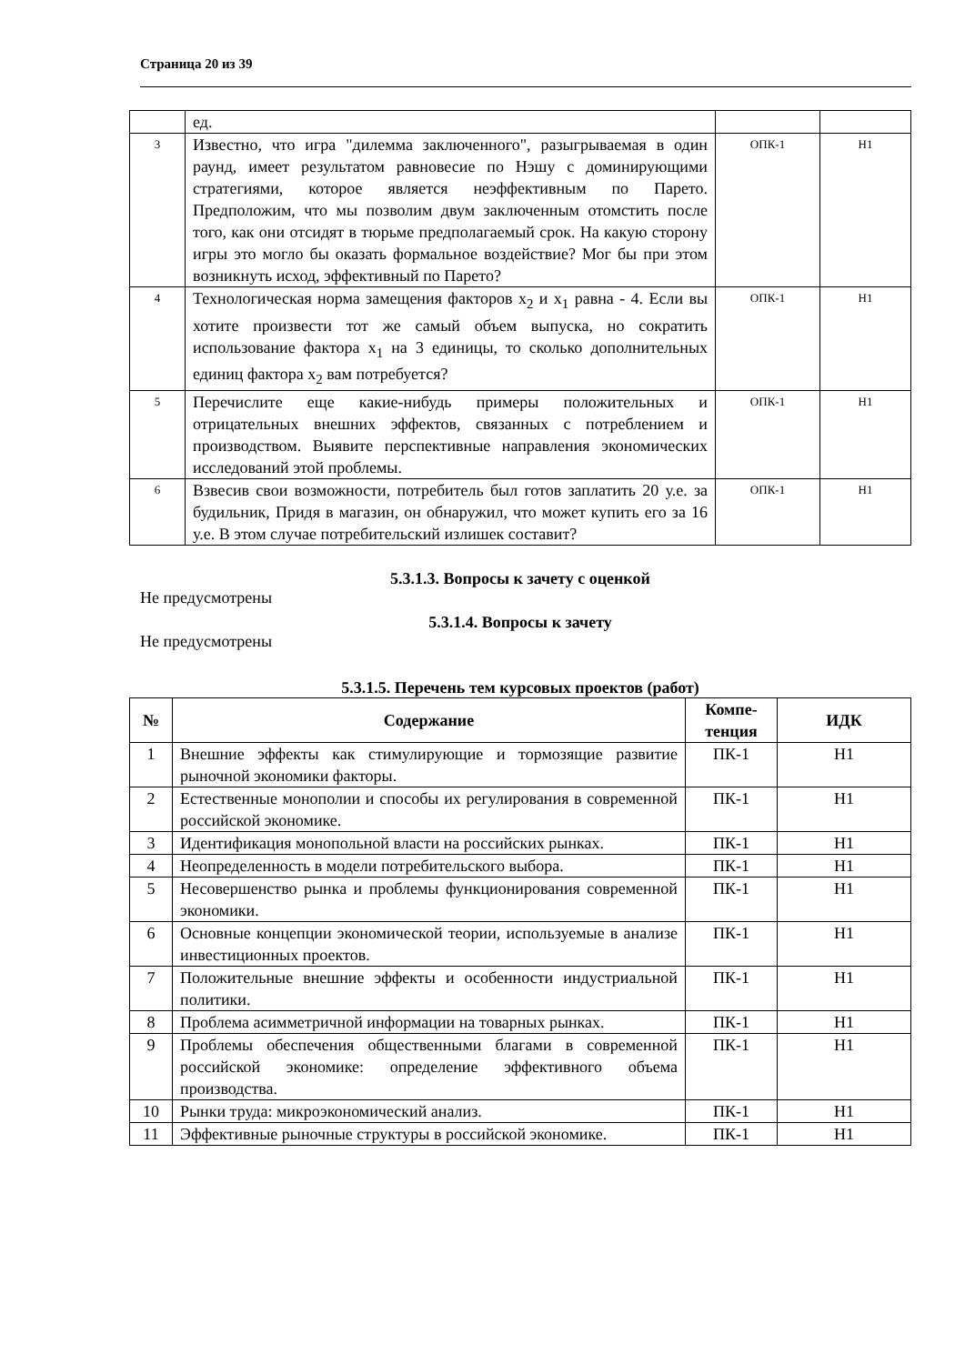Страница 20 из 39
| | ед. | | |
| 3 | Известно, что игра "дилемма заключенного", разыгрываемая в один раунд, имеет результатом равновесие по Нэшу с доминирующими стратегиями, которое является неэффективным по Парето. Предположим, что мы позволим двум заключенным отомстить после того, как они отсидят в тюрьме предполагаемый срок. На какую сторону игры это могло бы оказать формальное воздействие? Мог бы при этом возникнуть исход, эффективный по Парето? | ОПК-1 | Н1 |
| 4 | Технологическая норма замещения факторов x<sub>2</sub> и x<sub>1</sub> равна - 4. Если вы хотите произвести тот же самый объем выпуска, но сократить использование фактора x<sub>1</sub> на 3 единицы, то сколько дополнительных единиц фактора x<sub>2</sub> вам потребуется? | ОПК-1 | Н1 |
| 5 | Перечислите еще какие-нибудь примеры положительных и отрицательных внешних эффектов, связанных с потреблением и производством. Выявите перспективные направления экономических исследований этой проблемы. | ОПК-1 | Н1 |
| 6 | Взвесив свои возможности, потребитель был готов заплатить 20 у.е. за будильник, Придя в магазин, он обнаружил, что может купить его за 16 у.е. В этом случае потребительский излишек составит? | ОПК-1 | Н1 |
5.3.1.3. Вопросы к зачету с оценкой
Не предусмотрены
5.3.1.4. Вопросы к зачету
Не предусмотрены
5.3.1.5. Перечень тем курсовых проектов (работ)
| № | Содержание | Компе- тенция | ИДК |
| --- | --- | --- | --- |
| 1 | Внешние эффекты как стимулирующие и тормозящие развитие рыночной экономики факторы. | ПК-1 | Н1 |
| 2 | Естественные монополии и способы их регулирования в современной российской экономике. | ПК-1 | Н1 |
| 3 | Идентификация монопольной власти на российских рынках. | ПК-1 | Н1 |
| 4 | Неопределенность в модели потребительского выбора. | ПК-1 | Н1 |
| 5 | Несовершенство рынка и проблемы функционирования современной экономики. | ПК-1 | Н1 |
| 6 | Основные концепции экономической теории, используемые в анализе инвестиционных проектов. | ПК-1 | Н1 |
| 7 | Положительные внешние эффекты и особенности индустриальной политики. | ПК-1 | Н1 |
| 8 | Проблема асимметричной информации на товарных рынках. | ПК-1 | Н1 |
| 9 | Проблемы обеспечения общественными благами в современной российской экономике: определение эффективного объема производства. | ПК-1 | Н1 |
| 10 | Рынки труда: микроэкономический анализ. | ПК-1 | Н1 |
| 11 | Эффективные рыночные структуры в российской экономике. | ПК-1 | Н1 |